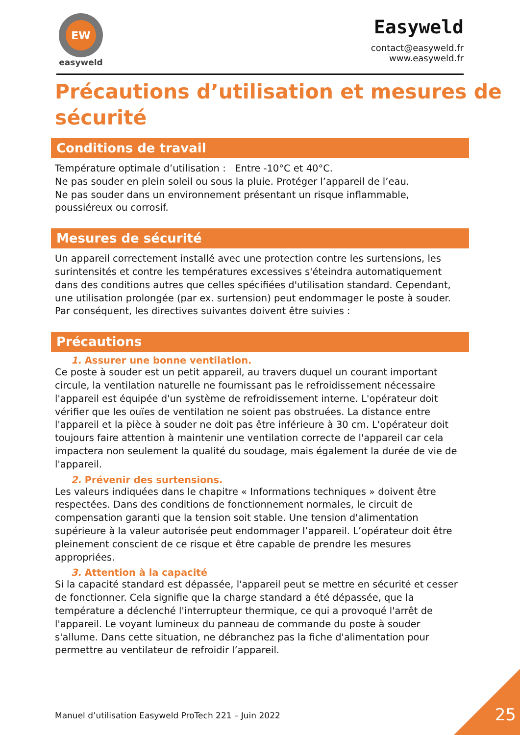EW
easyweld
Easyweld
contact@easyweld.fr
www.easyweld.fr
Précautions d’utilisation et mesures de sécurité
Conditions de travail
Température optimale d’utilisation : Entre -10°C et 40°C.
Ne pas souder en plein soleil ou sous la pluie. Protéger l’appareil de l’eau.
Ne pas souder dans un environnement présentant un risque inflammable, poussiéreux ou corrosif.
Mesures de sécurité
Un appareil correctement installé avec une protection contre les surtensions, les surintensités et contre les températures excessives s'éteindra automatiquement dans des conditions autres que celles spécifiées d'utilisation standard. Cependant, une utilisation prolongée (par ex. surtension) peut endommager le poste à souder. Par conséquent, les directives suivantes doivent être suivies :
Précautions
1. Assurer une bonne ventilation.
Ce poste à souder est un petit appareil, au travers duquel un courant important circule, la ventilation naturelle ne fournissant pas le refroidissement nécessaire l'appareil est équipée d'un système de refroidissement interne. L'opérateur doit vérifier que les ouïes de ventilation ne soient pas obstruées. La distance entre l'appareil et la pièce à souder ne doit pas être inférieure à 30 cm. L'opérateur doit toujours faire attention à maintenir une ventilation correcte de l'appareil car cela impactera non seulement la qualité du soudage, mais également la durée de vie de l'appareil.
2. Prévenir des surtensions.
Les valeurs indiquées dans le chapitre « Informations techniques » doivent être respectées. Dans des conditions de fonctionnement normales, le circuit de compensation garanti que la tension soit stable. Une tension d'alimentation supérieure à la valeur autorisée peut endommager l’appareil. L’opérateur doit être pleinement conscient de ce risque et être capable de prendre les mesures appropriées.
3. Attention à la capacité
Si la capacité standard est dépassée, l'appareil peut se mettre en sécurité et cesser de fonctionner. Cela signifie que la charge standard a été dépassée, que la température a déclenché l'interrupteur thermique, ce qui a provoqué l'arrêt de l'appareil. Le voyant lumineux du panneau de commande du poste à souder s'allume. Dans cette situation, ne débranchez pas la fiche d'alimentation pour permettre au ventilateur de refroidir l’appareil.
Manuel d’utilisation Easyweld ProTech 221 – Juin 2022
25